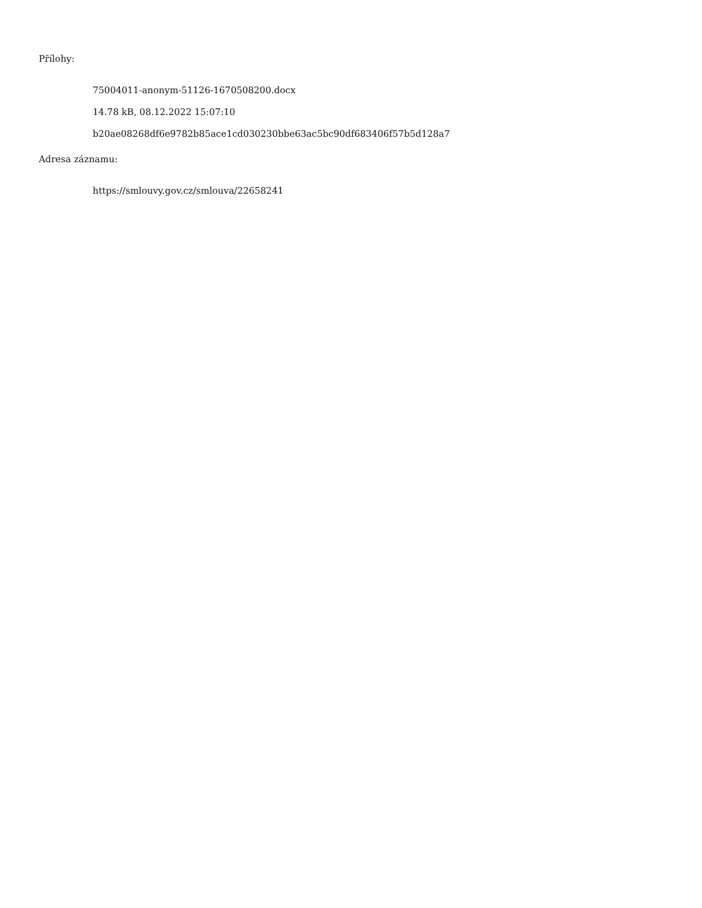Přílohy:
75004011-anonym-51126-1670508200.docx
14.78 kB, 08.12.2022 15:07:10
b20ae08268df6e9782b85ace1cd030230bbe63ac5bc90df683406f57b5d128a7
Adresa záznamu:
https://smlouvy.gov.cz/smlouva/22658241